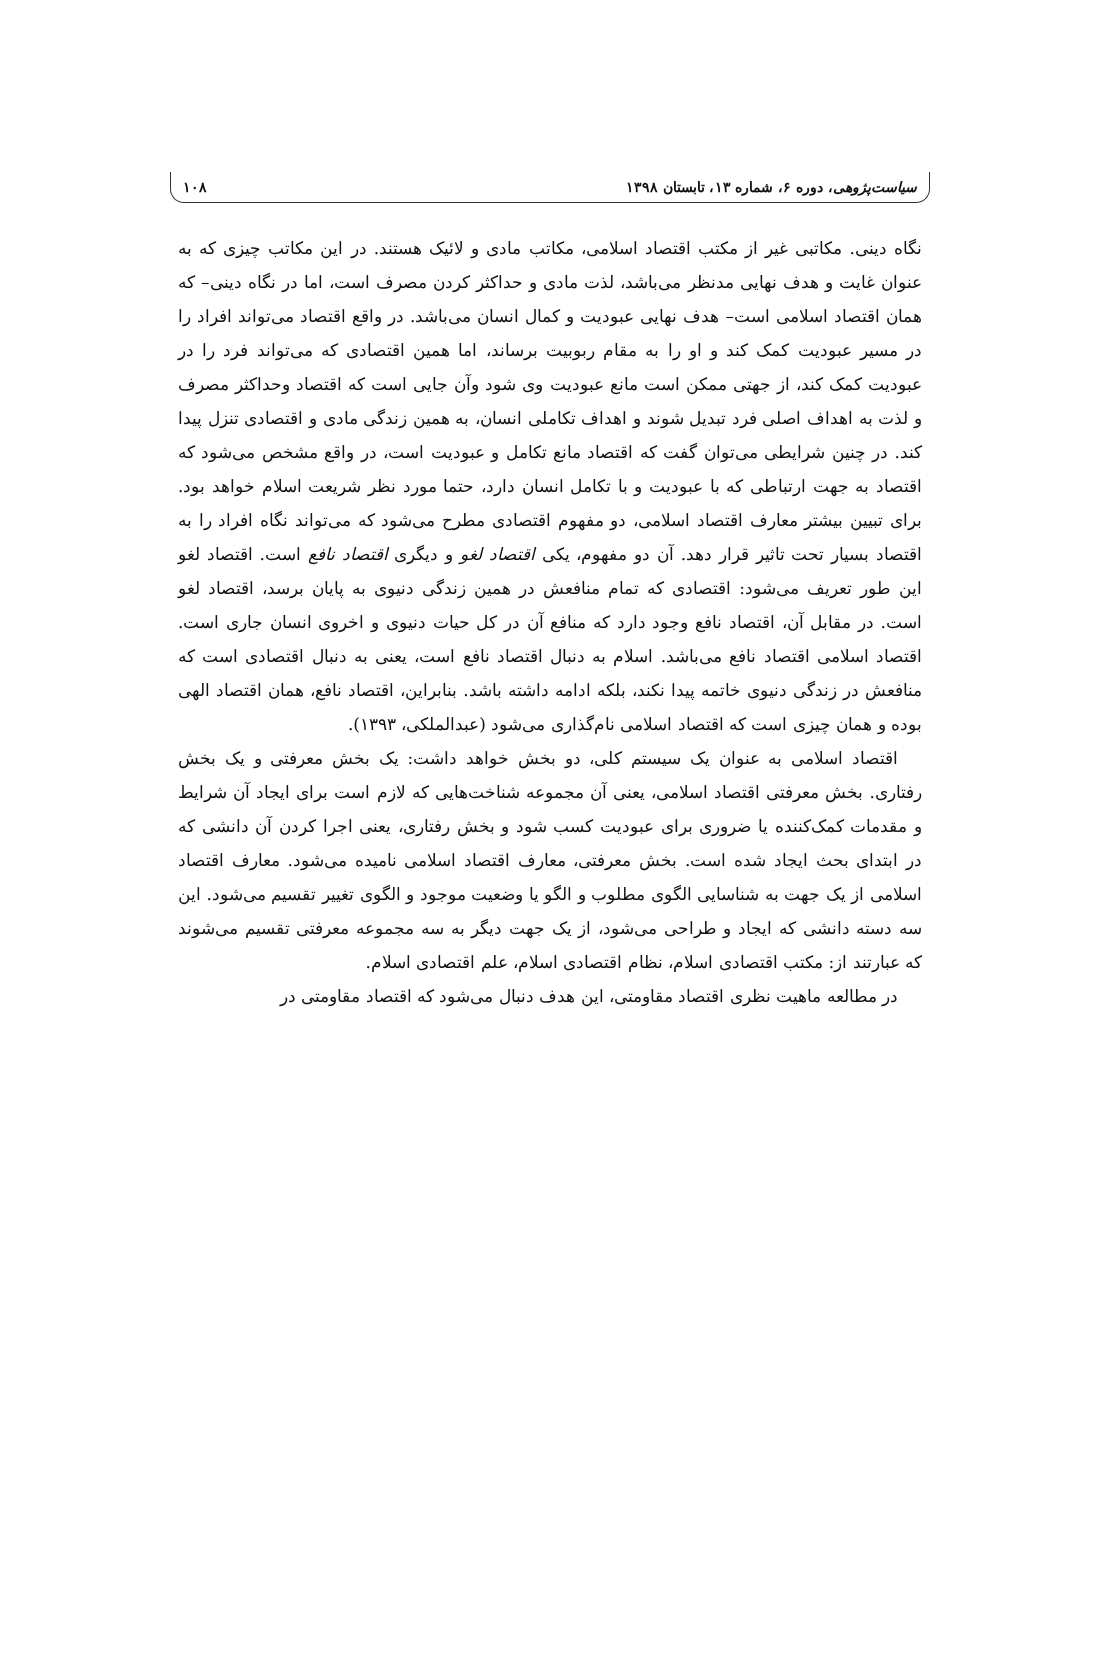سیاست‌پژوهی، دوره ۶، شماره ۱۳، تابستان ۱۳۹۸ ۱۰۸
نگاه دینی. مکاتبی غیر از مکتب اقتصاد اسلامی، مکاتب مادی و لائیک هستند. در این مکاتب چیزی که به عنوان غایت و هدف نهایی مدنظر می‌باشد، لذت مادی و حداکثر کردن مصرف است، اما در نگاه دینی– که همان اقتصاد اسلامی است– هدف نهایی عبودیت و کمال انسان می‌باشد. در واقع اقتصاد می‌تواند افراد را در مسیر عبودیت کمک کند و او را به مقام ربوبیت برساند، اما همین اقتصادی که می‌تواند فرد را در عبودیت کمک کند، از جهتی ممکن است مانع عبودیت وی شود وآن جایی است که اقتصاد وحداکثر مصرف و لذت به اهداف اصلی فرد تبدیل شوند و اهداف تکاملی انسان، به همین زندگی مادی و اقتصادی تنزل پیدا کند. در چنین شرایطی می‌توان گفت که اقتصاد مانع تکامل و عبودیت است، در واقع مشخص می‌شود که اقتصاد به جهت ارتباطی که با عبودیت و با تکامل انسان دارد، حتما مورد نظر شریعت اسلام خواهد بود. برای تبیین بیشتر معارف اقتصاد اسلامی، دو مفهوم اقتصادی مطرح می‌شود که می‌تواند نگاه افراد را به اقتصاد بسیار تحت تاثیر قرار دهد. آن دو مفهوم، یکی اقتصاد لغو و دیگری اقتصاد نافع است. اقتصاد لغو این طور تعریف می‌شود: اقتصادی که تمام منافعش در همین زندگی دنیوی به پایان برسد، اقتصاد لغو است. در مقابل آن، اقتصاد نافع وجود دارد که منافع آن در کل حیات دنیوی و اخروی انسان جاری است. اقتصاد اسلامی اقتصاد نافع می‌باشد. اسلام به دنبال اقتصاد نافع است، یعنی به دنبال اقتصادی است که منافعش در زندگی دنیوی خاتمه پیدا نکند، بلکه ادامه داشته باشد. بنابراین، اقتصاد نافع، همان اقتصاد الهی بوده و همان چیزی است که اقتصاد اسلامی نام‌گذاری می‌شود (عبدالملکی، ۱۳۹۳).
اقتصاد اسلامی به عنوان یک سیستم کلی، دو بخش خواهد داشت: یک بخش معرفتی و یک بخش رفتاری. بخش معرفتی اقتصاد اسلامی، یعنی آن مجموعه شناخت‌هایی که لازم است برای ایجاد آن شرایط و مقدمات کمک‌کننده یا ضروری برای عبودیت کسب شود و بخش رفتاری، یعنی اجرا کردن آن دانشی که در ابتدای بحث ایجاد شده است. بخش معرفتی، معارف اقتصاد اسلامی نامیده می‌شود. معارف اقتصاد اسلامی از یک جهت به شناسایی الگوی مطلوب و الگو یا وضعیت موجود و الگوی تغییر تقسیم می‌شود. این سه دسته دانشی که ایجاد و طراحی می‌شود، از یک جهت دیگر به سه مجموعه معرفتی تقسیم می‌شوند که عبارتند از: مکتب اقتصادی اسلام، نظام اقتصادی اسلام، علم اقتصادی اسلام.
در مطالعه ماهیت نظری اقتصاد مقاومتی، این هدف دنبال می‌شود که اقتصاد مقاومتی در